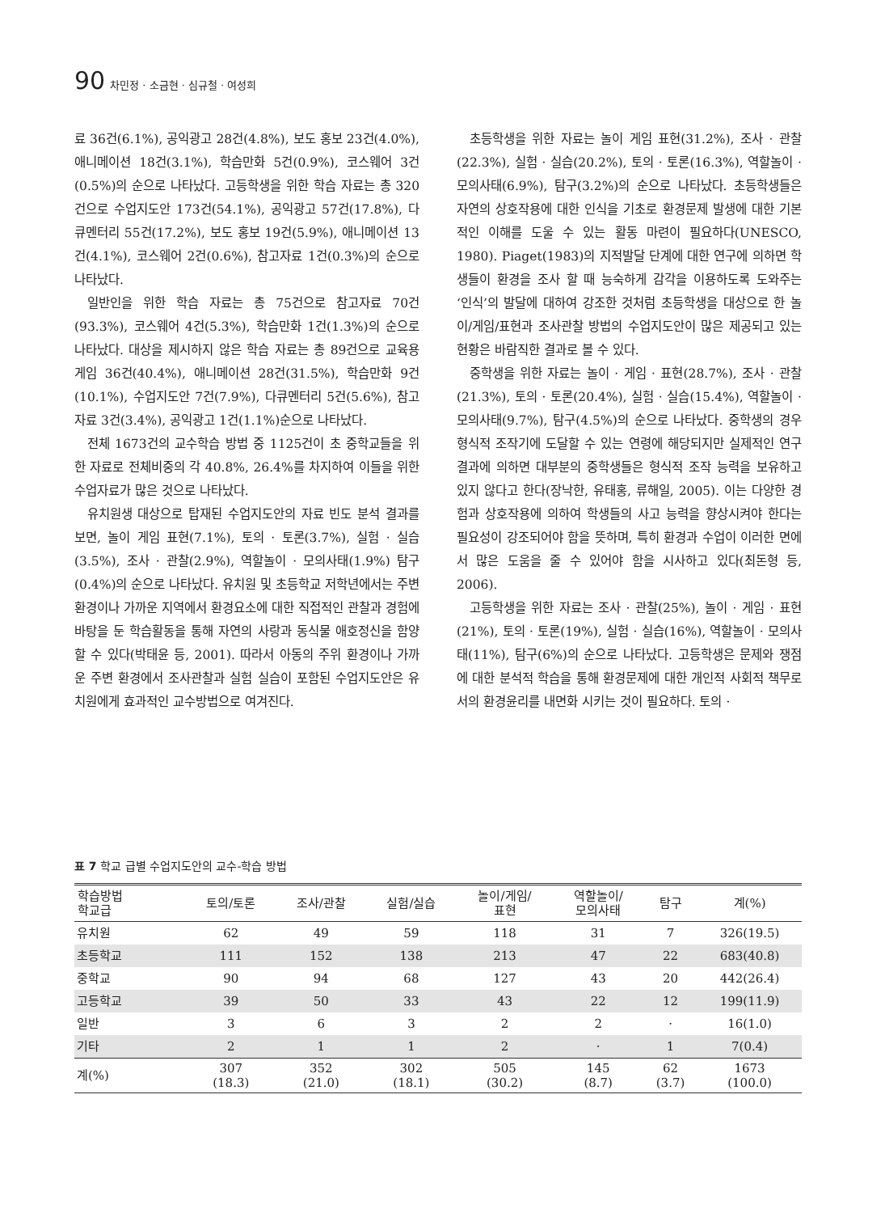90 차민정 · 소금현 · 심규철 · 여성희
료 36건(6.1%), 공익광고 28건(4.8%), 보도 홍보 23건(4.0%), 애니메이션 18건(3.1%), 학습만화 5건(0.9%), 코스웨어 3건(0.5%)의 순으로 나타났다. 고등학생을 위한 학습 자료는 총 320건으로 수업지도안 173건(54.1%), 공익광고 57건(17.8%), 다큐멘터리 55건(17.2%), 보도 홍보 19건(5.9%), 애니메이션 13건(4.1%), 코스웨어 2건(0.6%), 참고자료 1건(0.3%)의 순으로 나타났다.
일반인을 위한 학습 자료는 총 75건으로 참고자료 70건(93.3%), 코스웨어 4건(5.3%), 학습만화 1건(1.3%)의 순으로 나타났다. 대상을 제시하지 않은 학습 자료는 총 89건으로 교육용 게임 36건(40.4%), 애니메이션 28건(31.5%), 학습만화 9건(10.1%), 수업지도안 7건(7.9%), 다큐멘터리 5건(5.6%), 참고자료 3건(3.4%), 공익광고 1건(1.1%)순으로 나타났다.
전체 1673건의 교수학습 방법 중 1125건이 초 중학교들을 위한 자료로 전체비중의 각 40.8%, 26.4%를 차지하여 이들을 위한 수업자료가 많은 것으로 나타났다.
유치원생 대상으로 탑재된 수업지도안의 자료 빈도 분석 결과를 보면, 놀이 게임 표현(7.1%), 토의 · 토론(3.7%), 실험 · 실습(3.5%), 조사 · 관찰(2.9%), 역할놀이 · 모의사태(1.9%) 탐구(0.4%)의 순으로 나타났다. 유치원 및 초등학교 저학년에서는 주변 환경이나 가까운 지역에서 환경요소에 대한 직접적인 관찰과 경험에 바탕을 둔 학습활동을 통해 자연의 사랑과 동식물 애호정신을 함양할 수 있다(박태윤 등, 2001). 따라서 아동의 주위 환경이나 가까운 주변 환경에서 조사관찰과 실험 실습이 포함된 수업지도안은 유치원에게 효과적인 교수방법으로 여겨진다.
초등학생을 위한 자료는 놀이 게임 표현(31.2%), 조사 · 관찰(22.3%), 실험 · 실습(20.2%), 토의 · 토론(16.3%), 역할놀이 · 모의사태(6.9%), 탐구(3.2%)의 순으로 나타났다. 초등학생들은 자연의 상호작용에 대한 인식을 기초로 환경문제 발생에 대한 기본적인 이해를 도울 수 있는 활동 마련이 필요하다(UNESCO, 1980). Piaget(1983)의 지적발달 단계에 대한 연구에 의하면 학생들이 환경을 조사 할 때 능숙하게 감각을 이용하도록 도와주는 ‘인식’의 발달에 대하여 강조한 것처럼 초등학생을 대상으로 한 놀이/게임/표현과 조사관찰 방법의 수업지도안이 많은 제공되고 있는 현황은 바람직한 결과로 볼 수 있다.
중학생을 위한 자료는 놀이 · 게임 · 표현(28.7%), 조사 · 관찰(21.3%), 토의 · 토론(20.4%), 실험 · 실습(15.4%), 역할놀이 · 모의사태(9.7%), 탐구(4.5%)의 순으로 나타났다. 중학생의 경우 형식적 조작기에 도달할 수 있는 연령에 해당되지만 실제적인 연구 결과에 의하면 대부분의 중학생들은 형식적 조작 능력을 보유하고 있지 않다고 한다(장낙한, 유태홍, 류해일, 2005). 이는 다양한 경험과 상호작용에 의하여 학생들의 사고 능력을 향상시켜야 한다는 필요성이 강조되어야 함을 뜻하며, 특히 환경과 수업이 이러한 면에서 많은 도움을 줄 수 있어야 함을 시사하고 있다(최돈형 등, 2006).
고등학생을 위한 자료는 조사 · 관찰(25%), 놀이 · 게임 · 표현(21%), 토의 · 토론(19%), 실험 · 실습(16%), 역할놀이 · 모의사태(11%), 탐구(6%)의 순으로 나타났다. 고등학생은 문제와 쟁점에 대한 분석적 학습을 통해 환경문제에 대한 개인적 사회적 책무로서의 환경윤리를 내면화 시키는 것이 필요하다. 토의 ·
표 7 학교 급별 수업지도안의 교수-학습 방법
| 학습방법 학교급 | 토의/토론 | 조사/관찰 | 실험/실습 | 놀이/게임/ 표현 | 역할놀이/ 모의사태 | 탐구 | 계(%) |
| --- | --- | --- | --- | --- | --- | --- | --- |
| 유치원 | 62 | 49 | 59 | 118 | 31 | 7 | 326(19.5) |
| 초등학교 | 111 | 152 | 138 | 213 | 47 | 22 | 683(40.8) |
| 중학교 | 90 | 94 | 68 | 127 | 43 | 20 | 442(26.4) |
| 고등학교 | 39 | 50 | 33 | 43 | 22 | 12 | 199(11.9) |
| 일반 | 3 | 6 | 3 | 2 | 2 | · | 16(1.0) |
| 기타 | 2 | 1 | 1 | 2 | · | 1 | 7(0.4) |
| 계(%) | 307 (18.3) | 352 (21.0) | 302 (18.1) | 505 (30.2) | 145 (8.7) | 62 (3.7) | 1673 (100.0) |